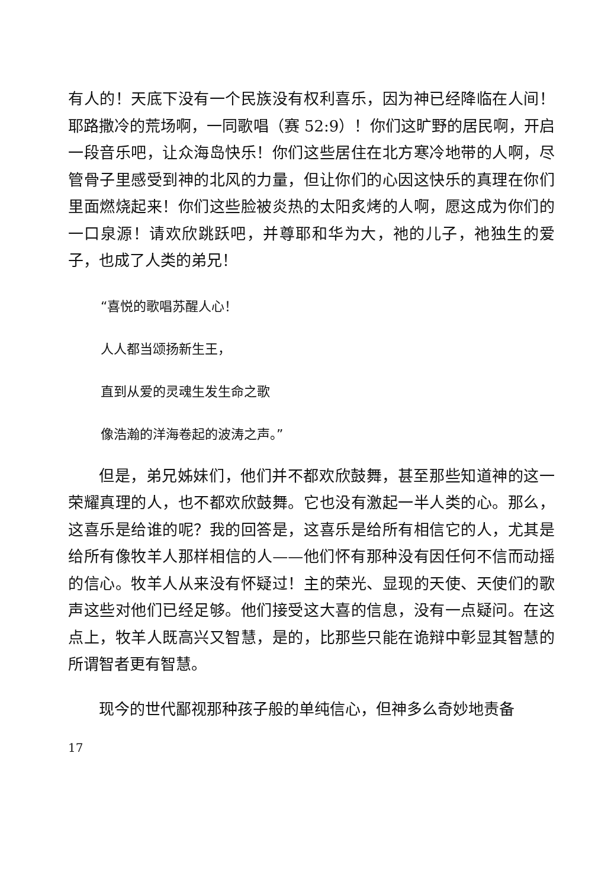有人的！天底下没有一个民族没有权利喜乐，因为神已经降临在人间！耶路撒冷的荒场啊，一同歌唱（赛 52:9）！你们这旷野的居民啊，开启一段音乐吧，让众海岛快乐！你们这些居住在北方寒冷地带的人啊，尽管骨子里感受到神的北风的力量，但让你们的心因这快乐的真理在你们里面燃烧起来！你们这些脸被炎热的太阳炙烤的人啊，愿这成为你们的一口泉源！请欢欣跳跃吧，并尊耶和华为大，祂的儿子，祂独生的爱子，也成了人类的弟兄！
“喜悦的歌唱苏醒人心！
人人都当颂扬新生王，
直到从爱的灵魂生发生命之歌
像浩瀚的洋海卷起的波涛之声。”
但是，弟兄姊妹们，他们并不都欢欣鼓舞，甚至那些知道神的这一荣耀真理的人，也不都欢欣鼓舞。它也没有激起一半人类的心。那么，这喜乐是给谁的呢？我的回答是，这喜乐是给所有相信它的人，尤其是给所有像牧羊人那样相信的人——他们怀有那种没有因任何不信而动摇的信心。牧羊人从来没有怀疑过！主的荣光、显现的天使、天使们的歌声这些对他们已经足够。他们接受这大喜的信息，没有一点疑问。在这点上，牧羊人既高兴又智慧，是的，比那些只能在诡辩中彰显其智慧的所谓智者更有智慧。
现今的世代鄙视那种孩子般的单纯信心，但神多么奇妙地责备
17